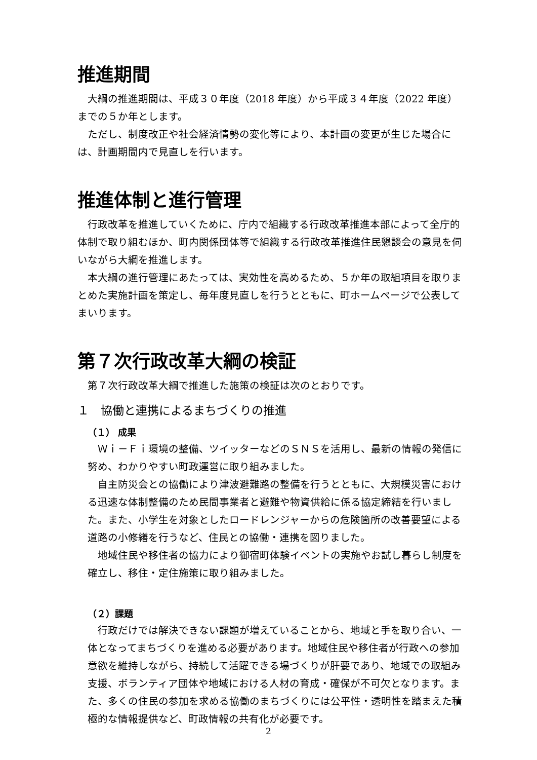推進期間
大綱の推進期間は、平成３０年度（2018 年度）から平成３４年度（2022 年度）までの５か年とします。
ただし、制度改正や社会経済情勢の変化等により、本計画の変更が生じた場合には、計画期間内で見直しを行います。
推進体制と進行管理
行政改革を推進していくために、庁内で組織する行政改革推進本部によって全庁的体制で取り組むほか、町内関係団体等で組織する行政改革推進住民懇談会の意見を伺いながら大綱を推進します。
本大綱の進行管理にあたっては、実効性を高めるため、５か年の取組項目を取りまとめた実施計画を策定し、毎年度見直しを行うとともに、町ホームページで公表してまいります。
第７次行政改革大綱の検証
第７次行政改革大綱で推進した施策の検証は次のとおりです。
１　協働と連携によるまちづくりの推進
（１） 成果
Ｗｉ－Ｆｉ環境の整備、ツイッターなどのＳＮＳを活用し、最新の情報の発信に努め、わかりやすい町政運営に取り組みました。
自主防災会との協働により津波避難路の整備を行うとともに、大規模災害における迅速な体制整備のため民間事業者と避難や物資供給に係る協定締結を行いました。また、小学生を対象としたロードレンジャーからの危険箇所の改善要望による道路の小修繕を行うなど、住民との協働・連携を図りました。
地域住民や移住者の協力により御宿町体験イベントの実施やお試し暮らし制度を確立し、移住・定住施策に取り組みました。
（２）課題
行政だけでは解決できない課題が増えていることから、地域と手を取り合い、一体となってまちづくりを進める必要があります。地域住民や移住者が行政への参加意欲を維持しながら、持続して活躍できる場づくりが肝要であり、地域での取組み支援、ボランティア団体や地域における人材の育成・確保が不可欠となります。また、多くの住民の参加を求める協働のまちづくりには公平性・透明性を踏まえた積極的な情報提供など、町政情報の共有化が必要です。
2